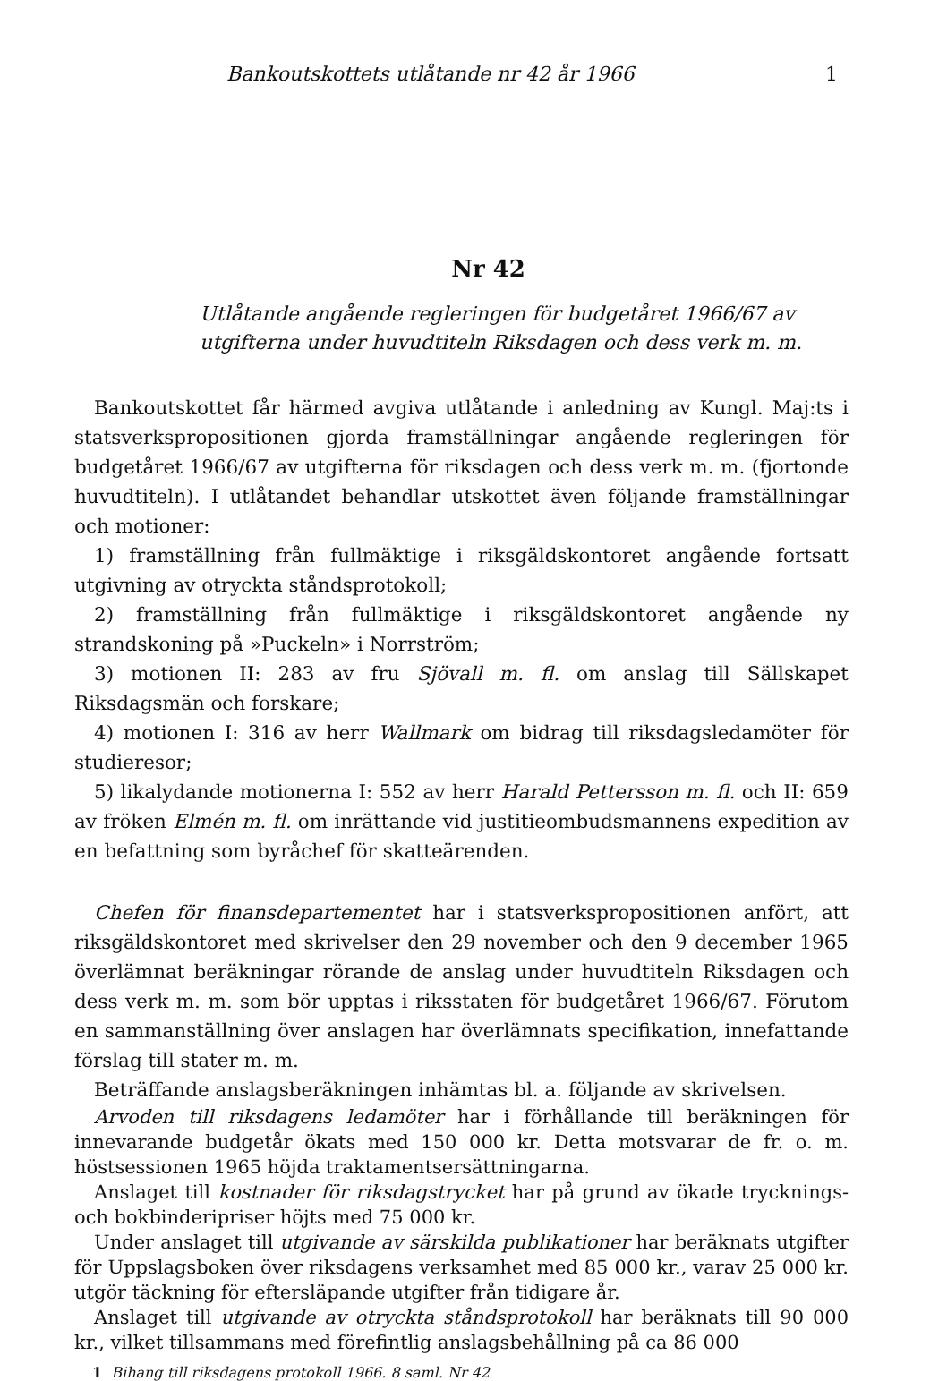Bankoutskottets utlåtande nr 42 år 1966 1
Nr 42
Utlåtande angående regleringen för budgetåret 1966/67 av utgifterna under huvudtiteln Riksdagen och dess verk m. m.
Bankoutskottet får härmed avgiva utlåtande i anledning av Kungl. Maj:ts i statsverkspropositionen gjorda framställningar angående regleringen för budgetåret 1966/67 av utgifterna för riksdagen och dess verk m. m. (fjortonde huvudtiteln). I utlåtandet behandlar utskottet även följande framställningar och motioner:
1) framställning från fullmäktige i riksgäldskontoret angående fortsatt utgivning av otryckta ståndsprotokoll;
2) framställning från fullmäktige i riksgäldskontoret angående ny strandskoning på »Puckeln» i Norrström;
3) motionen II: 283 av fru Sjövall m. fl. om anslag till Sällskapet Riksdagsmän och forskare;
4) motionen I: 316 av herr Wallmark om bidrag till riksdagsledamöter för studieresor;
5) likalydande motionerna I: 552 av herr Harald Pettersson m. fl. och II: 659 av fröken Elmén m. fl. om inrättande vid justitieombudsmannens expedition av en befattning som byråchef för skatteärenden.
Chefen för finansdepartementet har i statsverkspropositionen anfört, att riksgäldskontoret med skrivelser den 29 november och den 9 december 1965 överlämnat beräkningar rörande de anslag under huvudtiteln Riksdagen och dess verk m. m. som bör upptas i riksstaten för budgetåret 1966/67. Förutom en sammanställning över anslagen har överlämnats specifikation, innefattande förslag till stater m. m.
Beträffande anslagsberäkningen inhämtas bl. a. följande av skrivelsen.
Arvoden till riksdagens ledamöter har i förhållande till beräkningen för innevarande budgetår ökats med 150 000 kr. Detta motsvarar de fr. o. m. höstsessionen 1965 höjda traktamentsersättningarna.
Anslaget till kostnader för riksdagstrycket har på grund av ökade trycknings- och bokbinderipriser höjts med 75 000 kr.
Under anslaget till utgivande av särskilda publikationer har beräknats utgifter för Uppslagsboken över riksdagens verksamhet med 85 000 kr., varav 25 000 kr. utgör täckning för eftersläpande utgifter från tidigare år.
Anslaget till utgivande av otryckta ståndsprotokoll har beräknats till 90 000 kr., vilket tillsammans med förefintlig anslagsbehållning på ca 86 000
1 Bihang till riksdagens protokoll 1966. 8 saml. Nr 42